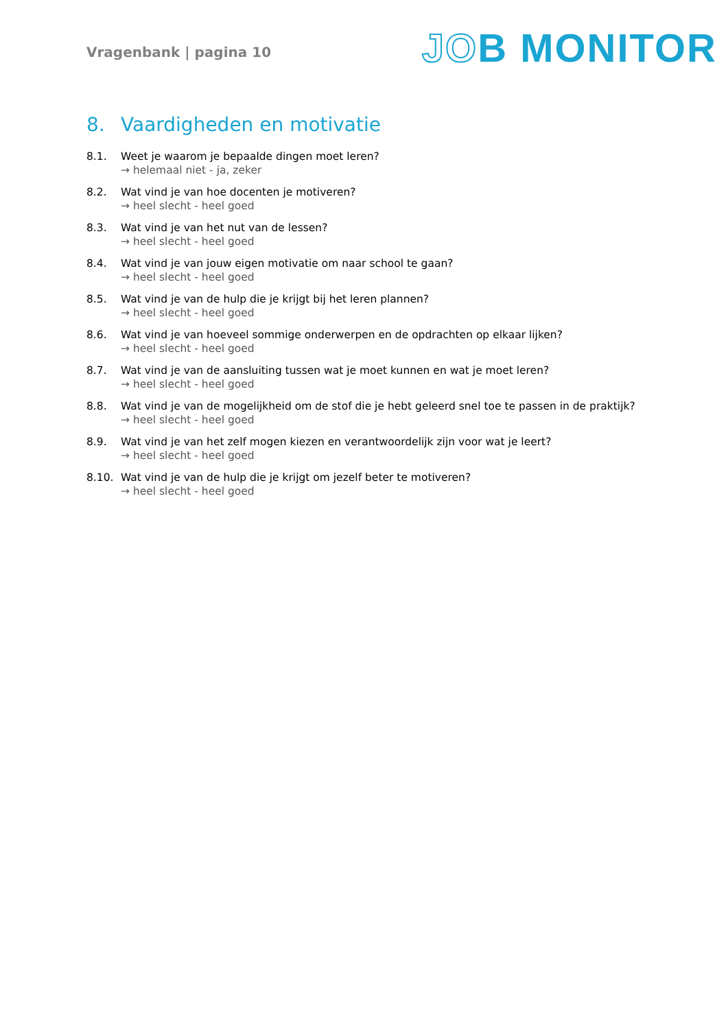Vragenbank | pagina 10
JOB MONITOR
8. Vaardigheden en motivatie
8.1. Weet je waarom je bepaalde dingen moet leren?
→ helemaal niet - ja, zeker
8.2. Wat vind je van hoe docenten je motiveren?
→ heel slecht - heel goed
8.3. Wat vind je van het nut van de lessen?
→ heel slecht - heel goed
8.4. Wat vind je van jouw eigen motivatie om naar school te gaan?
→ heel slecht - heel goed
8.5. Wat vind je van de hulp die je krijgt bij het leren plannen?
→ heel slecht - heel goed
8.6. Wat vind je van hoeveel sommige onderwerpen en de opdrachten op elkaar lijken?
→ heel slecht - heel goed
8.7. Wat vind je van de aansluiting tussen wat je moet kunnen en wat je moet leren?
→ heel slecht - heel goed
8.8. Wat vind je van de mogelijkheid om de stof die je hebt geleerd snel toe te passen in de praktijk?
→ heel slecht - heel goed
8.9. Wat vind je van het zelf mogen kiezen en verantwoordelijk zijn voor wat je leert?
→ heel slecht - heel goed
8.10. Wat vind je van de hulp die je krijgt om jezelf beter te motiveren?
→ heel slecht - heel goed